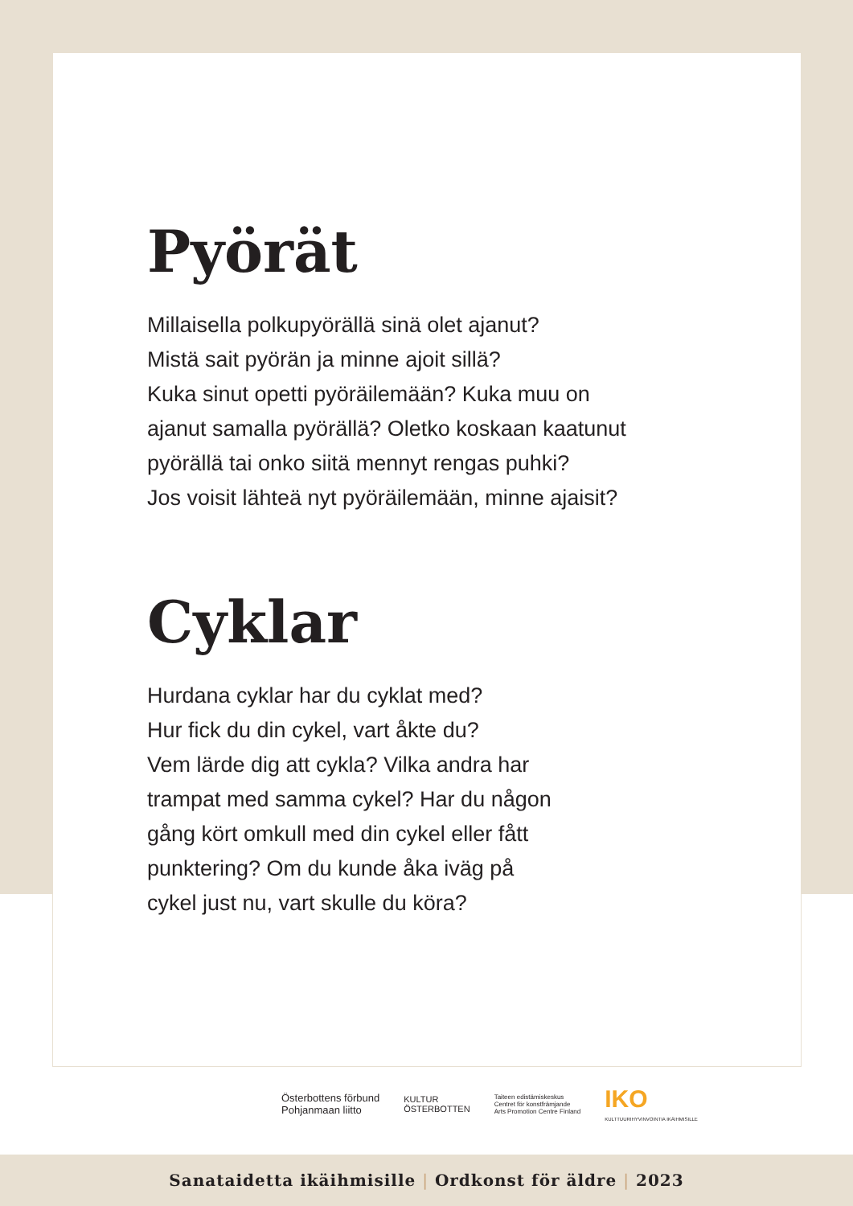Pyörät
Millaisella polkupyörällä sinä olet ajanut?
Mistä sait pyörän ja minne ajoit sillä?
Kuka sinut opetti pyöräilemään? Kuka muu on
ajanut samalla pyörällä? Oletko koskaan kaatunut
pyörällä tai onko siitä mennyt rengas puhki?
Jos voisit lähteä nyt pyöräilemään, minne ajaisit?
Cyklar
Hurdana cyklar har du cyklat med?
Hur fick du din cykel, vart åkte du?
Vem lärde dig att cykla? Vilka andra har
trampat med samma cykel? Har du någon
gång kört omkull med din cykel eller fått
punktering? Om du kunde åka iväg på
cykel just nu, vart skulle du köra?
Österbottens förbund
Pohjanmaan liitto
KULTUR
ÖSTERBOTTEN
Taiteen edistämiskeskus
Centret för konstfrämjande
Arts Promotion Centre Finland
IKO
KULTTUURIHYVINVOINTIA IKÄIHMISILLE
Sanataidetta ikäihmisille | Ordkonst för äldre | 2023